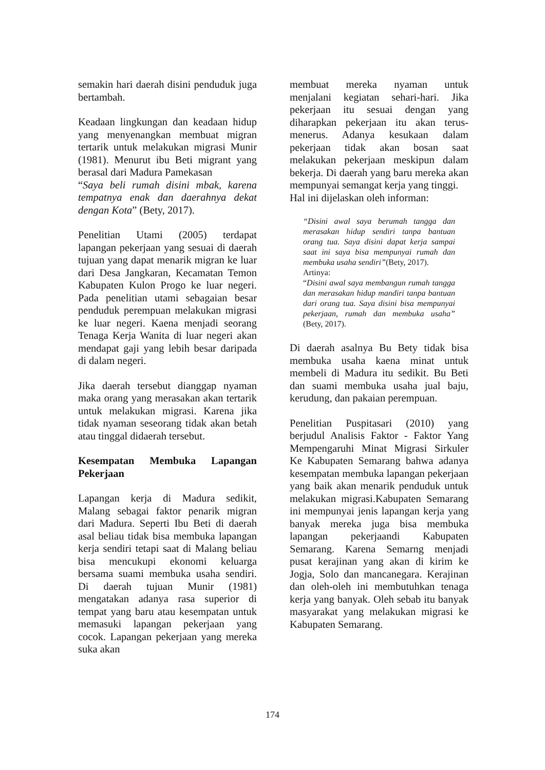semakin hari daerah disini penduduk juga bertambah.
Keadaan lingkungan dan keadaan hidup yang menyenangkan membuat migran tertarik untuk melakukan migrasi Munir (1981). Menurut ibu Beti migrant yang berasal dari Madura Pamekasan
“Saya beli rumah disini mbak, karena tempatnya enak dan daerahnya dekat dengan Kota” (Bety, 2017).
Penelitian Utami (2005) terdapat lapangan pekerjaan yang sesuai di daerah tujuan yang dapat menarik migran ke luar dari Desa Jangkaran, Kecamatan Temon Kabupaten Kulon Progo ke luar negeri. Pada penelitian utami sebagaian besar penduduk perempuan melakukan migrasi ke luar negeri. Kaena menjadi seorang Tenaga Kerja Wanita di luar negeri akan mendapat gaji yang lebih besar daripada di dalam negeri.
Jika daerah tersebut dianggap nyaman maka orang yang merasakan akan tertarik untuk melakukan migrasi. Karena jika tidak nyaman seseorang tidak akan betah atau tinggal didaerah tersebut.
Kesempatan Membuka Lapangan Pekerjaan
Lapangan kerja di Madura sedikit, Malang sebagai faktor penarik migran dari Madura. Seperti Ibu Beti di daerah asal beliau tidak bisa membuka lapangan kerja sendiri tetapi saat di Malang beliau bisa mencukupi ekonomi keluarga bersama suami membuka usaha sendiri. Di daerah tujuan Munir (1981) mengatakan adanya rasa superior di tempat yang baru atau kesempatan untuk memasuki lapangan pekerjaan yang cocok. Lapangan pekerjaan yang mereka suka akan
membuat mereka nyaman untuk menjalani kegiatan sehari-hari. Jika pekerjaan itu sesuai dengan yang diharapkan pekerjaan itu akan terus-menerus. Adanya kesukaan dalam pekerjaan tidak akan bosan saat melakukan pekerjaan meskipun dalam bekerja. Di daerah yang baru mereka akan mempunyai semangat kerja yang tinggi.
Hal ini dijelaskan oleh informan:
“Disini awal saya berumah tangga dan merasakan hidup sendiri tanpa bantuan orang tua. Saya disini dapat kerja sampai saat ini saya bisa mempunyai rumah dan membuka usaha sendiri”(Bety, 2017).
Artinya:
“Disini awal saya membangun rumah tangga dan merasakan hidup mandiri tanpa bantuan dari orang tua. Saya disini bisa mempunyai pekerjaan, rumah dan membuka usaha” (Bety, 2017).
Di daerah asalnya Bu Bety tidak bisa membuka usaha kaena minat untuk membeli di Madura itu sedikit. Bu Beti dan suami membuka usaha jual baju, kerudung, dan pakaian perempuan.
Penelitian Puspitasari (2010) yang berjudul Analisis Faktor - Faktor Yang Mempengaruhi Minat Migrasi Sirkuler Ke Kabupaten Semarang bahwa adanya kesempatan membuka lapangan pekerjaan yang baik akan menarik penduduk untuk melakukan migrasi.Kabupaten Semarang ini mempunyai jenis lapangan kerja yang banyak mereka juga bisa membuka lapangan pekerjaandi Kabupaten Semarang. Karena Semarng menjadi pusat kerajinan yang akan di kirim ke Jogja, Solo dan mancanegara. Kerajinan dan oleh-oleh ini membutuhkan tenaga kerja yang banyak. Oleh sebab itu banyak masyarakat yang melakukan migrasi ke Kabupaten Semarang.
174